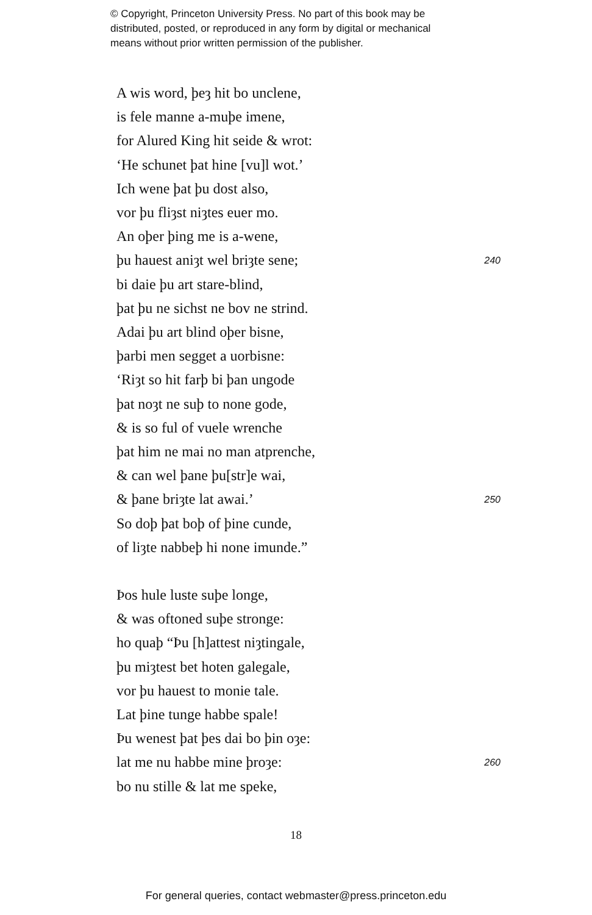© Copyright, Princeton University Press. No part of this book may be
distributed, posted, or reproduced in any form by digital or mechanical
means without prior written permission of the publisher.
A wis word, þeȝ hit bo unclene,
is fele manne a-muþe imene,
for Alured King hit seide & wrot:
‘He schunet þat hine [vu]l wot.’
Ich wene þat þu dost also,
vor þu fliȝst niȝtes euer mo.
An oþer þing me is a-wene,
þu hauest aniȝt wel briȝte sene; 240
bi daie þu art stare-blind,
þat þu ne sichst ne bov ne strind.
Adai þu art blind oþer bisne,
þarbi men segget a uorbisne:
‘Riȝt so hit farþ bi þan ungode
þat noȝt ne suþ to none gode,
& is so ful of vuele wrenche
þat him ne mai no man atprenche,
& can wel þane þu[str]e wai,
& þane briȝte lat awai.’ 250
So doþ þat boþ of þine cunde,
of liȝte nabbeþ hi none imunde.”
Þos hule luste suþe longe,
& was oftoned suþe stronge:
ho quaþ “Þu [h]attest niȝtingale,
þu miȝtest bet hoten galegale,
vor þu hauest to monie tale.
Lat þine tunge habbe spale!
Þu wenest þat þes dai bo þin oȝe:
lat me nu habbe mine þroȝe: 260
bo nu stille & lat me speke,
18
For general queries, contact webmaster@press.princeton.edu